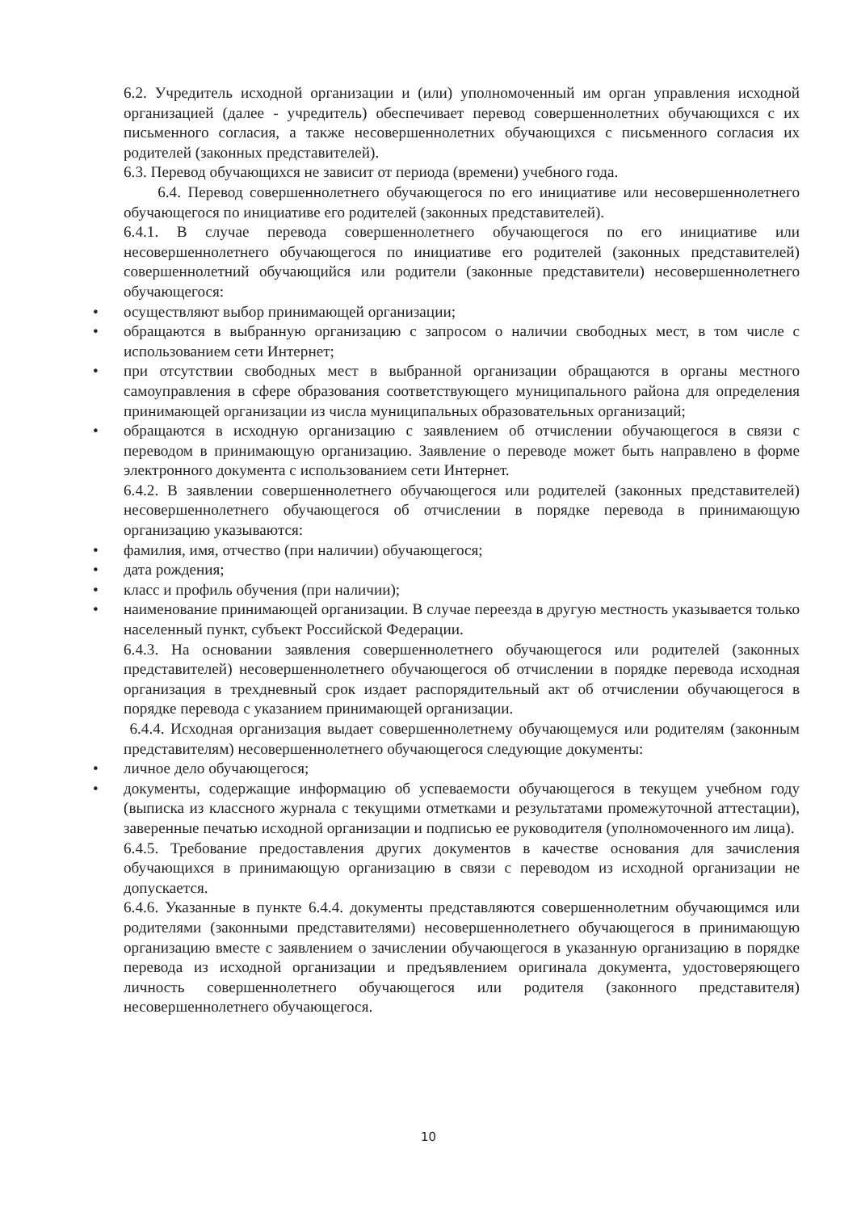6.2. Учредитель исходной организации и (или) уполномоченный им орган управления исходной организацией (далее - учредитель) обеспечивает перевод совершеннолетних обучающихся с их письменного согласия, а также несовершеннолетних обучающихся с письменного согласия их родителей (законных представителей).
6.3. Перевод обучающихся не зависит от периода (времени) учебного года.
6.4. Перевод совершеннолетнего обучающегося по его инициативе или несовершеннолетнего обучающегося по инициативе его родителей (законных представителей).
6.4.1. В случае перевода совершеннолетнего обучающегося по его инициативе или несовершеннолетнего обучающегося по инициативе его родителей (законных представителей) совершеннолетний обучающийся или родители (законные представители) несовершеннолетнего обучающегося:
• осуществляют выбор принимающей организации;
• обращаются в выбранную организацию с запросом о наличии свободных мест, в том числе с использованием сети Интернет;
• при отсутствии свободных мест в выбранной организации обращаются в органы местного самоуправления в сфере образования соответствующего муниципального района для определения принимающей организации из числа муниципальных образовательных организаций;
• обращаются в исходную организацию с заявлением об отчислении обучающегося в связи с переводом в принимающую организацию. Заявление о переводе может быть направлено в форме электронного документа с использованием сети Интернет.
6.4.2. В заявлении совершеннолетнего обучающегося или родителей (законных представителей) несовершеннолетнего обучающегося об отчислении в порядке перевода в принимающую организацию указываются:
• фамилия, имя, отчество (при наличии) обучающегося;
• дата рождения;
• класс и профиль обучения (при наличии);
• наименование принимающей организации. В случае переезда в другую местность указывается только населенный пункт, субъект Российской Федерации.
6.4.3. На основании заявления совершеннолетнего обучающегося или родителей (законных представителей) несовершеннолетнего обучающегося об отчислении в порядке перевода исходная организация в трехдневный срок издает распорядительный акт об отчислении обучающегося в порядке перевода с указанием принимающей организации.
6.4.4. Исходная организация выдает совершеннолетнему обучающемуся или родителям (законным представителям) несовершеннолетнего обучающегося следующие документы:
• личное дело обучающегося;
• документы, содержащие информацию об успеваемости обучающегося в текущем учебном году (выписка из классного журнала с текущими отметками и результатами промежуточной аттестации), заверенные печатью исходной организации и подписью ее руководителя (уполномоченного им лица).
6.4.5. Требование предоставления других документов в качестве основания для зачисления обучающихся в принимающую организацию в связи с переводом из исходной организации не допускается.
6.4.6. Указанные в пункте 6.4.4. документы представляются совершеннолетним обучающимся или родителями (законными представителями) несовершеннолетнего обучающегося в принимающую организацию вместе с заявлением о зачислении обучающегося в указанную организацию в порядке перевода из исходной организации и предъявлением оригинала документа, удостоверяющего личность совершеннолетнего обучающегося или родителя (законного представителя) несовершеннолетнего обучающегося.
10